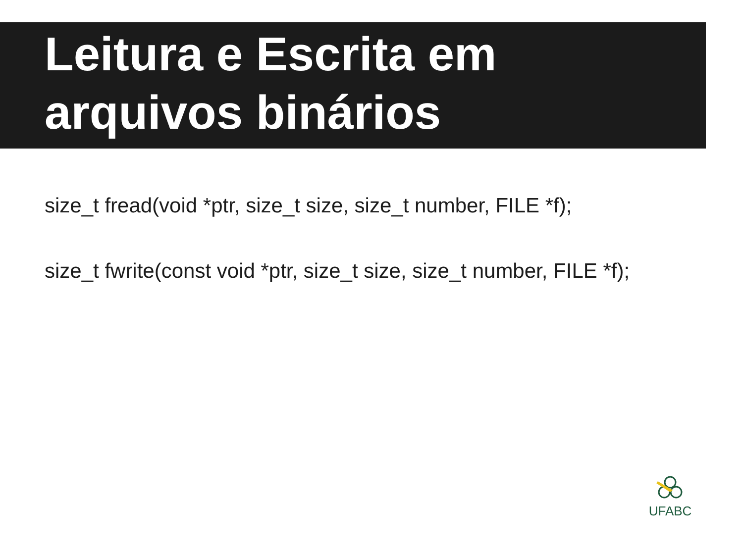Leitura e Escrita em
arquivos binários
size_t fread(void *ptr, size_t size, size_t number, FILE *f);
size_t fwrite(const void *ptr, size_t size, size_t number, FILE *f);
UFABC